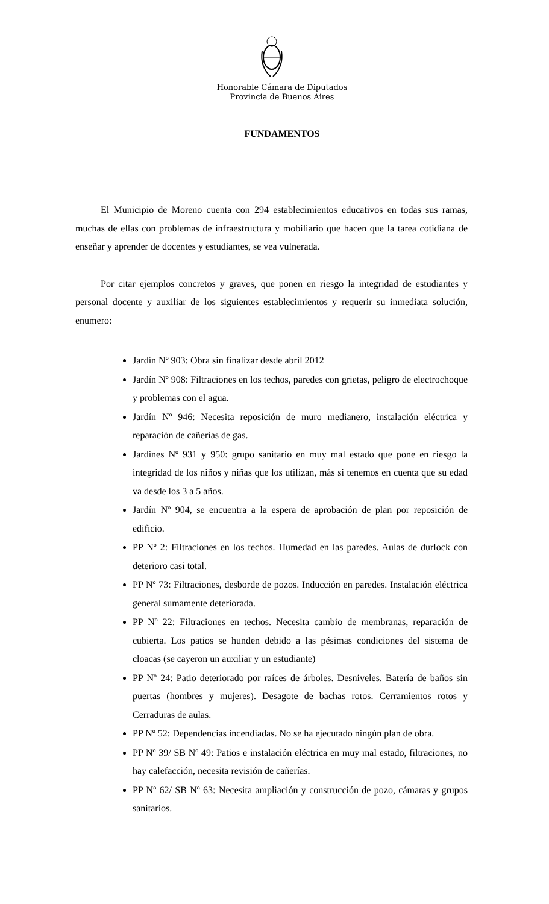Honorable Cámara de Diputados
Provincia de Buenos Aires
FUNDAMENTOS
El Municipio de Moreno cuenta con 294 establecimientos educativos en todas sus ramas, muchas de ellas con problemas de infraestructura y mobiliario que hacen que la tarea cotidiana de enseñar y aprender de docentes y estudiantes, se vea vulnerada.
Por citar ejemplos concretos y graves, que ponen en riesgo la integridad de estudiantes y personal docente y auxiliar de los siguientes establecimientos y requerir su inmediata solución, enumero:
Jardín Nº 903: Obra sin finalizar desde abril 2012
Jardín Nº 908: Filtraciones en los techos, paredes con grietas, peligro de electrochoque y problemas con el agua.
Jardín Nº 946: Necesita reposición de muro medianero, instalación eléctrica y reparación de cañerías de gas.
Jardines Nº 931 y 950: grupo sanitario en muy mal estado que pone en riesgo la integridad de los niños y niñas que los utilizan, más si tenemos en cuenta que su edad va desde los 3 a 5 años.
Jardín Nº 904, se encuentra a la espera de aprobación de plan por reposición de edificio.
PP Nº 2: Filtraciones en los techos. Humedad en las paredes. Aulas de durlock con deterioro casi total.
PP Nº 73: Filtraciones, desborde de pozos. Inducción en paredes. Instalación eléctrica general sumamente deteriorada.
PP Nº 22: Filtraciones en techos. Necesita cambio de membranas, reparación de cubierta. Los patios se hunden debido a las pésimas condiciones del sistema de cloacas (se cayeron un auxiliar y un estudiante)
PP Nº 24: Patio deteriorado por raíces de árboles. Desniveles. Batería de baños sin puertas (hombres y mujeres). Desagote de bachas rotos. Cerramientos rotos y Cerraduras de aulas.
PP Nº 52: Dependencias incendiadas. No se ha ejecutado ningún plan de obra.
PP Nº 39/ SB Nº 49: Patios e instalación eléctrica en muy mal estado, filtraciones, no hay calefacción, necesita revisión de cañerías.
PP Nº 62/ SB Nº 63: Necesita ampliación y construcción de pozo, cámaras y grupos sanitarios.